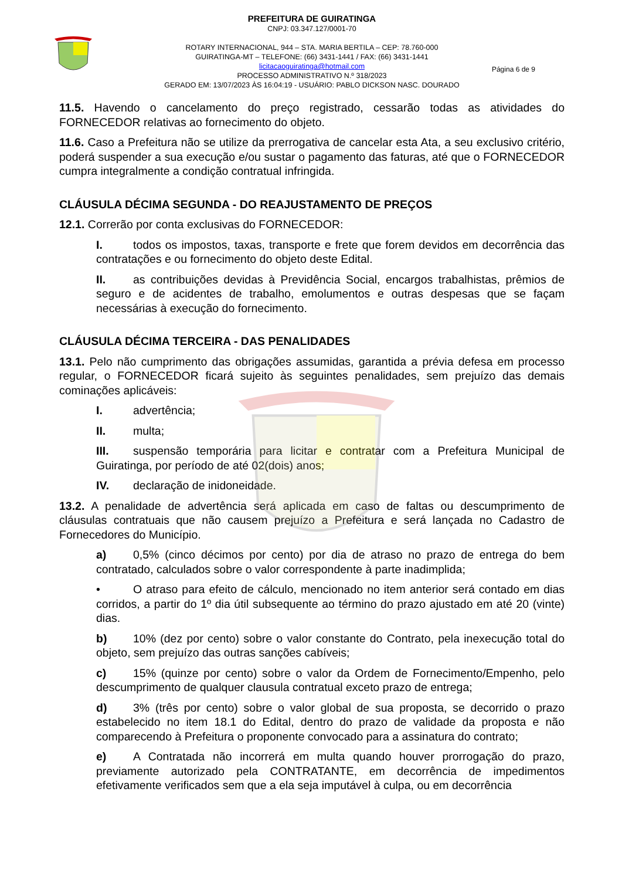PREFEITURA DE GUIRATINGA
CNPJ: 03.347.127/0001-70
ROTARY INTERNACIONAL, 944 – STA. MARIA BERTILA – CEP: 78.760-000
GUIRATINGA-MT – TELEFONE: (66) 3431-1441 / FAX: (66) 3431-1441
licitacaoguiratinga@hotmail.com
PROCESSO ADMINISTRATIVO N.º 318/2023
GERADO EM: 13/07/2023 ÀS 16:04:19 - USUÁRIO: PABLO DICKSON NASC. DOURADO
Página 6 de 9
11.5. Havendo o cancelamento do preço registrado, cessarão todas as atividades do FORNECEDOR relativas ao fornecimento do objeto.
11.6. Caso a Prefeitura não se utilize da prerrogativa de cancelar esta Ata, a seu exclusivo critério, poderá suspender a sua execução e/ou sustar o pagamento das faturas, até que o FORNECEDOR cumpra integralmente a condição contratual infringida.
CLÁUSULA DÉCIMA SEGUNDA - DO REAJUSTAMENTO DE PREÇOS
12.1. Correrão por conta exclusivas do FORNECEDOR:
I. todos os impostos, taxas, transporte e frete que forem devidos em decorrência das contratações e ou fornecimento do objeto deste Edital.
II. as contribuições devidas à Previdência Social, encargos trabalhistas, prêmios de seguro e de acidentes de trabalho, emolumentos e outras despesas que se façam necessárias à execução do fornecimento.
CLÁUSULA DÉCIMA TERCEIRA - DAS PENALIDADES
13.1. Pelo não cumprimento das obrigações assumidas, garantida a prévia defesa em processo regular, o FORNECEDOR ficará sujeito às seguintes penalidades, sem prejuízo das demais cominações aplicáveis:
I. advertência;
II. multa;
III. suspensão temporária para licitar e contratar com a Prefeitura Municipal de Guiratinga, por período de até 02(dois) anos;
IV. declaração de inidoneidade.
13.2. A penalidade de advertência será aplicada em caso de faltas ou descumprimento de cláusulas contratuais que não causem prejuízo a Prefeitura e será lançada no Cadastro de Fornecedores do Município.
a) 0,5% (cinco décimos por cento) por dia de atraso no prazo de entrega do bem contratado, calculados sobre o valor correspondente à parte inadimplida;
• O atraso para efeito de cálculo, mencionado no item anterior será contado em dias corridos, a partir do 1º dia útil subsequente ao término do prazo ajustado em até 20 (vinte) dias.
b) 10% (dez por cento) sobre o valor constante do Contrato, pela inexecução total do objeto, sem prejuízo das outras sanções cabíveis;
c) 15% (quinze por cento) sobre o valor da Ordem de Fornecimento/Empenho, pelo descumprimento de qualquer clausula contratual exceto prazo de entrega;
d) 3% (três por cento) sobre o valor global de sua proposta, se decorrido o prazo estabelecido no item 18.1 do Edital, dentro do prazo de validade da proposta e não comparecendo à Prefeitura o proponente convocado para a assinatura do contrato;
e) A Contratada não incorrerá em multa quando houver prorrogação do prazo, previamente autorizado pela CONTRATANTE, em decorrência de impedimentos efetivamente verificados sem que a ela seja imputável à culpa, ou em decorrência